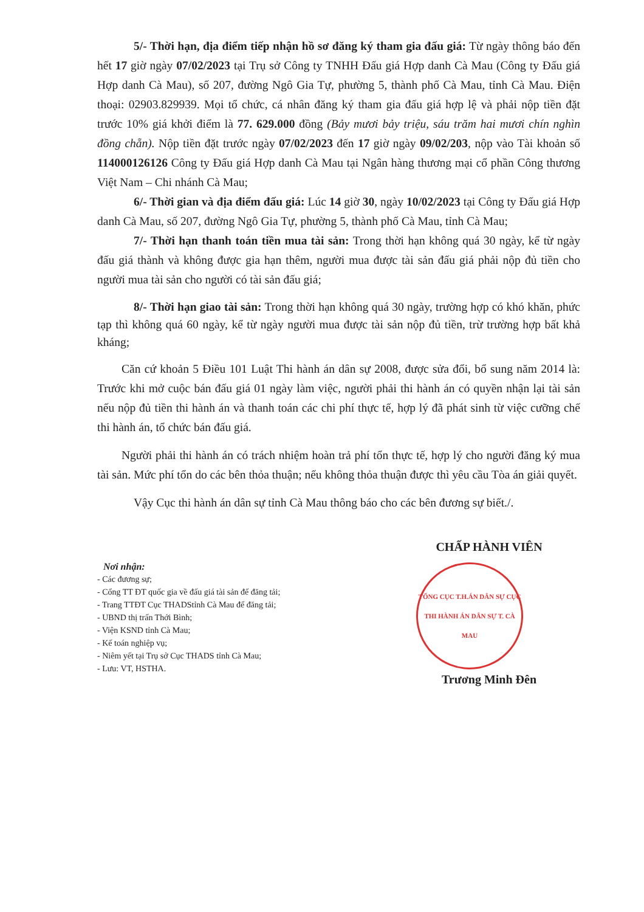5/- Thời hạn, địa điểm tiếp nhận hồ sơ đăng ký tham gia đấu giá: Từ ngày thông báo đến hết 17 giờ ngày 07/02/2023 tại Trụ sở Công ty TNHH Đấu giá Hợp danh Cà Mau (Công ty Đấu giá Hợp danh Cà Mau), số 207, đường Ngô Gia Tự, phường 5, thành phố Cà Mau, tỉnh Cà Mau. Điện thoại: 02903.829939. Mọi tổ chức, cá nhân đăng ký tham gia đấu giá hợp lệ và phải nộp tiền đặt trước 10% giá khởi điểm là 77. 629.000 đồng (Bảy mươi bảy triệu, sáu trăm hai mươi chín nghìn đồng chẵn). Nộp tiền đặt trước ngày 07/02/2023 đến 17 giờ ngày 09/02/203, nộp vào Tài khoản số 114000126126 Công ty Đấu giá Hợp danh Cà Mau tại Ngân hàng thương mại cổ phần Công thương Việt Nam – Chi nhánh Cà Mau;
6/- Thời gian và địa điểm đấu giá: Lúc 14 giờ 30, ngày 10/02/2023 tại Công ty Đấu giá Hợp danh Cà Mau, số 207, đường Ngô Gia Tự, phường 5, thành phố Cà Mau, tỉnh Cà Mau;
7/- Thời hạn thanh toán tiền mua tài sản: Trong thời hạn không quá 30 ngày, kể từ ngày đấu giá thành và không được gia hạn thêm, người mua được tài sản đấu giá phải nộp đủ tiền cho người mua tài sản cho người có tài sản đấu giá;
8/- Thời hạn giao tài sản: Trong thời hạn không quá 30 ngày, trường hợp có khó khăn, phức tạp thì không quá 60 ngày, kể từ ngày người mua được tài sản nộp đủ tiền, trừ trường hợp bất khả kháng;
Căn cứ khoản 5 Điều 101 Luật Thi hành án dân sự 2008, được sửa đổi, bổ sung năm 2014 là: Trước khi mở cuộc bán đấu giá 01 ngày làm việc, người phải thi hành án có quyền nhận lại tài sản nếu nộp đủ tiền thi hành án và thanh toán các chi phí thực tế, hợp lý đã phát sinh từ việc cưỡng chế thi hành án, tổ chức bán đấu giá.
Người phải thi hành án có trách nhiệm hoàn trả phí tổn thực tế, hợp lý cho người đăng ký mua tài sản. Mức phí tổn do các bên thỏa thuận; nếu không thỏa thuận được thì yêu cầu Tòa án giải quyết.
Vậy Cục thi hành án dân sự tỉnh Cà Mau thông báo cho các bên đương sự biết./.
Nơi nhận:
- Các đương sự;
- Cổng TT ĐT quốc gia về đấu giá tài sản để đăng tải;
- Trang TTĐT Cục THADStỉnh Cà Mau để đăng tải;
- UBND thị trấn Thới Bình;
- Viện KSND tỉnh Cà Mau;
- Kế toán nghiệp vụ;
- Niêm yết tại Trụ sở Cục THADS tỉnh Cà Mau;
- Lưu: VT, HSTHA.
CHẤP HÀNH VIÊN
TỔNG CỤC T.H.ÁN DÂN SỰ CỤC THI HÀNH ÁN DÂN SỰ T. CÀ MAU
Trương Minh Đên